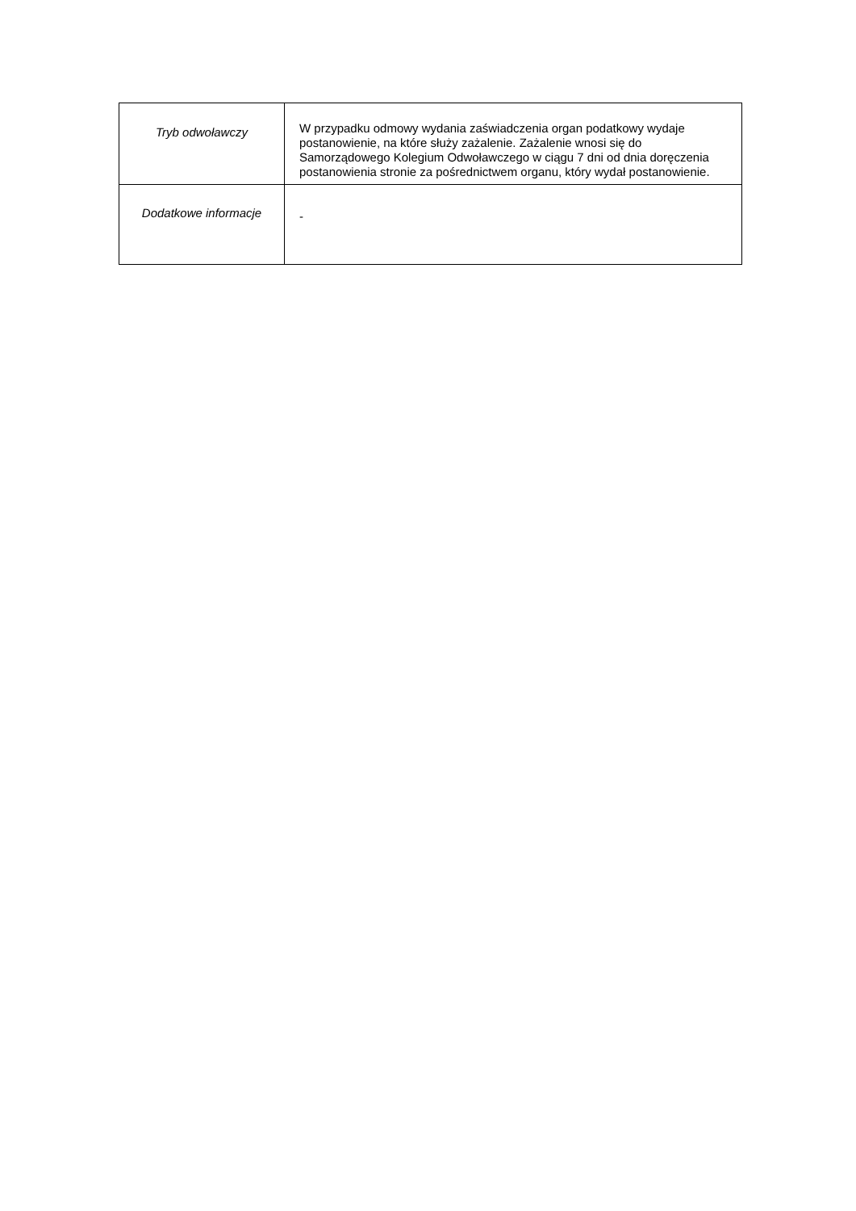| Tryb odwoławczy | W przypadku odmowy wydania zaświadczenia organ podatkowy wydaje postanowienie, na które służy zażalenie. Zażalenie wnosi się do Samorządowego Kolegium Odwoławczego w ciągu 7 dni od dnia doręczenia postanowienia stronie za pośrednictwem organu, który wydał postanowienie. |
| Dodatkowe informacje | - |